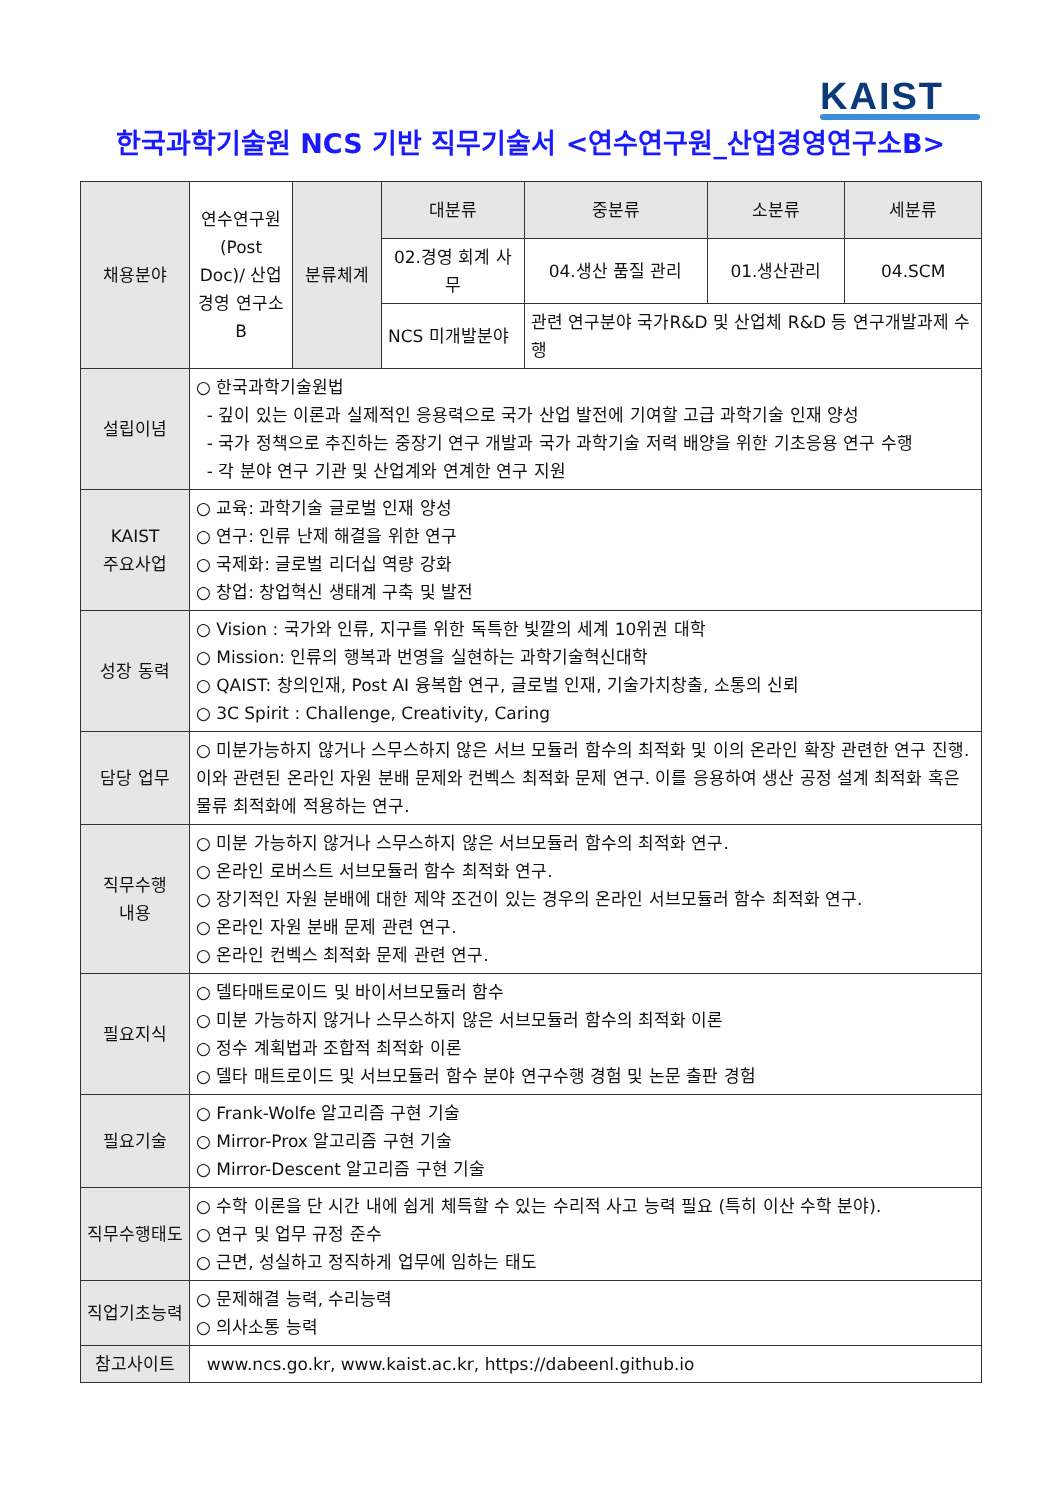KAIST
한국과학기술원 NCS 기반 직무기술서 <연수연구원_산업경영연구소B>
| 채용분야 | 연수연구원 (Post Doc)/ 산업경영 연구소B | 분류체계 | 대분류 | 중분류 | 소분류 | 세분류 |
| | | | 02.경영 회계 사무 | 04.생산 품질 관리 | 01.생산관리 | 04.SCM |
| | | | NCS 미개발분야 | 관련 연구분야 국가R&D 및 산업체 R&D 등 연구개발과제 수행 | | |
| 설립이념 | ○ 한국과학기술원법 - 깊이 있는 이론과 실제적인 응용력으로 국가 산업 발전에 기여할 고급 과학기술 인재 양성 - 국가 정책으로 추진하는 중장기 연구 개발과 국가 과학기술 저력 배양을 위한 기초응용 연구 수행 - 각 분야 연구 기관 및 산업계와 연계한 연구 지원 | | | | | |
| KAIST 주요사업 | ○ 교육: 과학기술 글로벌 인재 양성 ○ 연구: 인류 난제 해결을 위한 연구 ○ 국제화: 글로벌 리더십 역량 강화 ○ 창업: 창업혁신 생태계 구축 및 발전 | | | | | |
| 성장 동력 | ○ Vision : 국가와 인류, 지구를 위한 독특한 빛깔의 세계 10위권 대학 ○ Mission: 인류의 행복과 번영을 실현하는 과학기술혁신대학 ○ QAIST: 창의인재, Post AI 융복합 연구, 글로벌 인재, 기술가치창출, 소통의 신뢰 ○ 3C Spirit : Challenge, Creativity, Caring | | | | | |
| 담당 업무 | ○ 미분가능하지 않거나 스무스하지 않은 서브 모듈러 함수의 최적화 및 이의 온라인 확장 관련한 연구 진행. 이와 관련된 온라인 자원 분배 문제와 컨벡스 최적화 문제 연구. 이를 응용하여 생산 공정 설계 최적화 혹은 물류 최적화에 적용하는 연구. | | | | | |
| 직무수행 내용 | ○ 미분 가능하지 않거나 스무스하지 않은 서브모듈러 함수의 최적화 연구. ○ 온라인 로버스트 서브모듈러 함수 최적화 연구. ○ 장기적인 자원 분배에 대한 제약 조건이 있는 경우의 온라인 서브모듈러 함수 최적화 연구. ○ 온라인 자원 분배 문제 관련 연구. ○ 온라인 컨벡스 최적화 문제 관련 연구. | | | | | |
| 필요지식 | ○ 델타매트로이드 및 바이서브모듈러 함수 ○ 미분 가능하지 않거나 스무스하지 않은 서브모듈러 함수의 최적화 이론 ○ 정수 계획법과 조합적 최적화 이론 ○ 델타 매트로이드 및 서브모듈러 함수 분야 연구수행 경험 및 논문 출판 경험 | | | | | |
| 필요기술 | ○ Frank-Wolfe 알고리즘 구현 기술 ○ Mirror-Prox 알고리즘 구현 기술 ○ Mirror-Descent 알고리즘 구현 기술 | | | | | |
| 직무수행태도 | ○ 수학 이론을 단 시간 내에 쉽게 체득할 수 있는 수리적 사고 능력 필요 (특히 이산 수학 분야). ○ 연구 및 업무 규정 준수 ○ 근면, 성실하고 정직하게 업무에 임하는 태도 | | | | | |
| 직업기초능력 | ○ 문제해결 능력, 수리능력 ○ 의사소통 능력 | | | | | |
| 참고사이트 | www.ncs.go.kr, www.kaist.ac.kr, https://dabeenl.github.io | | | | | |